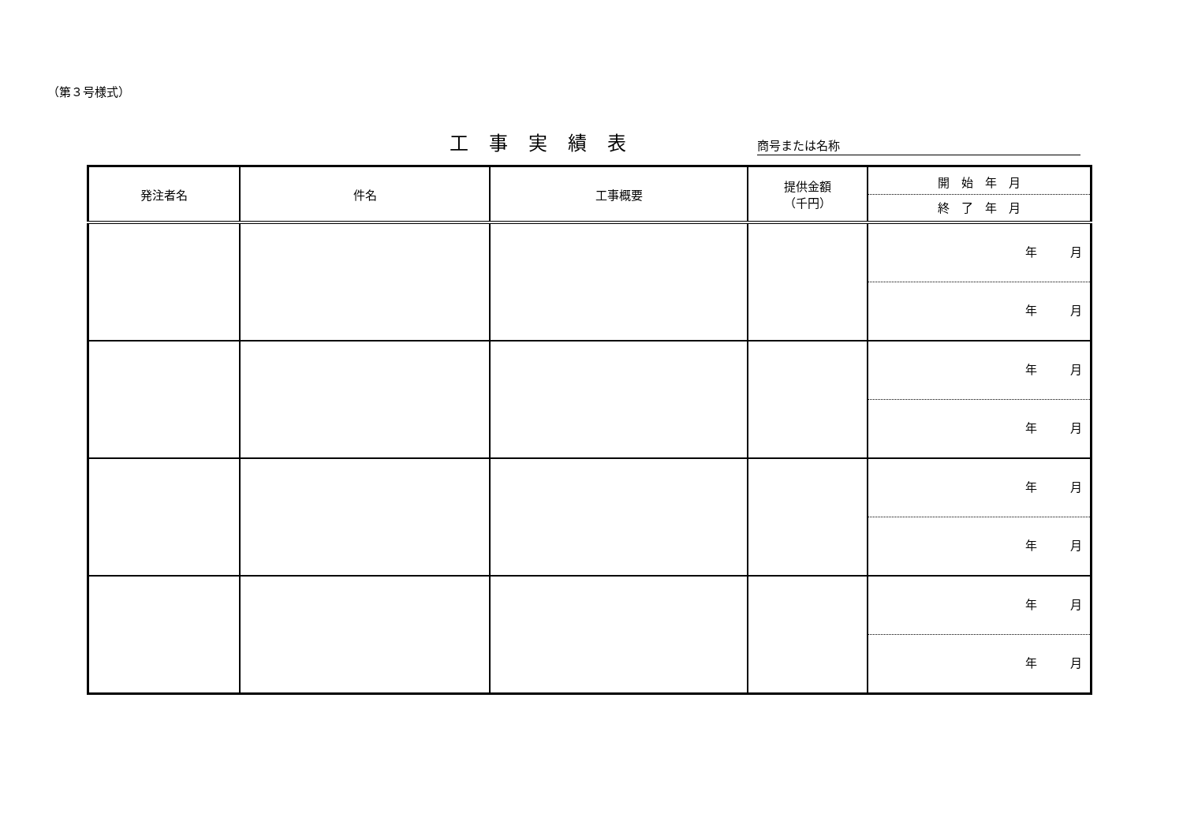（第３号様式）
工事実績表
商号または名称
| 発注者名 | 件名 | 工事概要 | 提供金額 （千円） | 開 始 年 月 終 了 年 月 |
| --- | --- | --- | --- | --- |
| | | | | 年 月 年 月 |
| | | | | 年 月 年 月 |
| | | | | 年 月 年 月 |
| | | | | 年 月 年 月 |